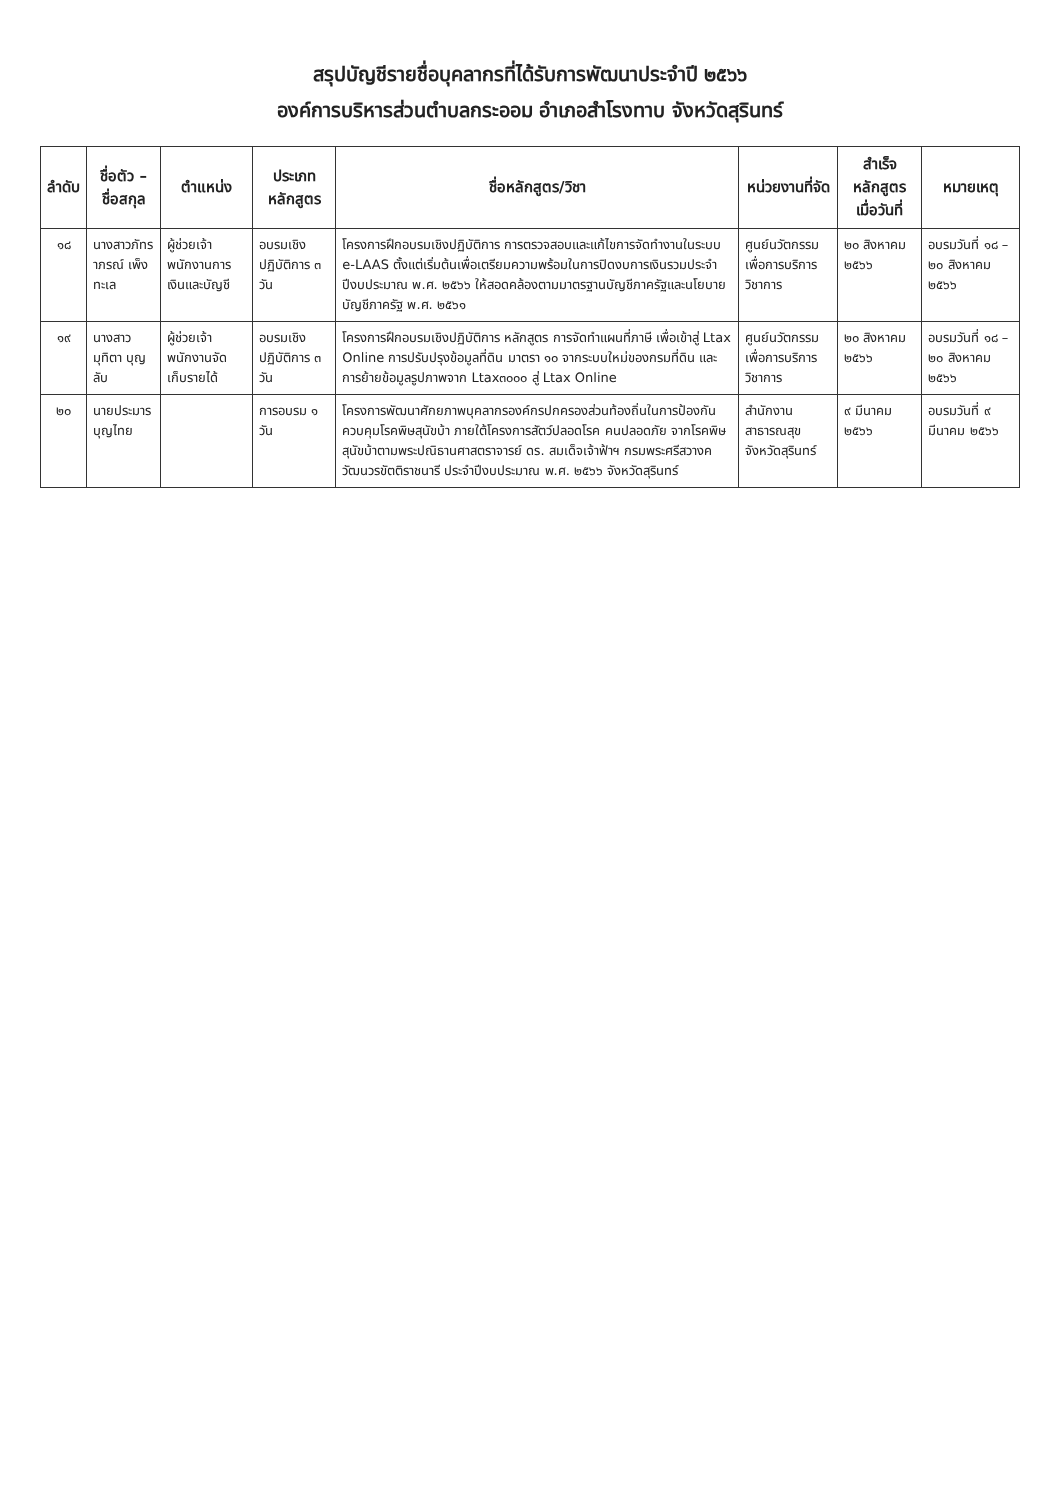สรุปบัญชีรายชื่อบุคลากรที่ได้รับการพัฒนาประจำปี ๒๕๖๖
องค์การบริหารส่วนตำบลกระออม อำเภอสำโรงทาบ จังหวัดสุรินทร์
| ลำดับ | ชื่อตัว – ชื่อสกุล | ตำแหน่ง | ประเภทหลักสูตร | ชื่อหลักสูตร/วิชา | หน่วยงานที่จัด | สำเร็จหลักสูตรเมื่อวันที่ | หมายเหตุ |
| --- | --- | --- | --- | --- | --- | --- | --- |
| ๑๘ | นางสาวภัทราภรณ์ เพ็งทะเล | ผู้ช่วยเจ้าพนักงานการเงินและบัญชี | อบรมเชิงปฏิบัติการ ๓ วัน | โครงการฝึกอบรมเชิงปฏิบัติการ การตรวจสอบและแก้ไขการจัดทำงานในระบบ e-LAAS ตั้งแต่เริ่มต้นเพื่อเตรียมความพร้อมในการปิดงบการเงินรวมประจำปีงบประมาณ พ.ศ. ๒๕๖๖ ให้สอดคล้องตามมาตรฐานบัญชีภาครัฐและนโยบายบัญชีภาครัฐ พ.ศ. ๒๕๖๑ | ศูนย์นวัตกรรมเพื่อการบริการวิชาการ | ๒๐ สิงหาคม ๒๕๖๖ | อบรมวันที่ ๑๘ – ๒๐ สิงหาคม ๒๕๖๖ |
| ๑๙ | นางสาวมุทิตา บุญลับ | ผู้ช่วยเจ้าพนักงานจัดเก็บรายได้ | อบรมเชิงปฏิบัติการ ๓ วัน | โครงการฝึกอบรมเชิงปฏิบัติการ หลักสูตร การจัดทำแผนที่ภาษี เพื่อเข้าสู่ Ltax Online การปรับปรุงข้อมูลที่ดิน มาตรา ๑๐ จากระบบใหม่ของกรมที่ดิน และการย้ายข้อมูลรูปภาพจาก Ltax๓๐๐๐ สู่ Ltax Online | ศูนย์นวัตกรรมเพื่อการบริการวิชาการ | ๒๐ สิงหาคม ๒๕๖๖ | อบรมวันที่ ๑๘ – ๒๐ สิงหาคม ๒๕๖๖ |
| ๒๐ | นายประมาร บุญไทย | | การอบรม ๑ วัน | โครงการพัฒนาศักยภาพบุคลากรองค์กรปกครองส่วนท้องถิ่นในการป้องกัน ควบคุมโรคพิษสุนัขบ้า ภายใต้โครงการสัตว์ปลอดโรค คนปลอดภัย จากโรคพิษสุนัขบ้าตามพระปณิธานศาสตราจารย์ ดร. สมเด็จเจ้าฟ้าฯ กรมพระศรีสวางควัฒนวรขัตติราชนารี ประจำปีงบประมาณ พ.ศ. ๒๕๖๖ จังหวัดสุรินทร์ | สำนักงานสาธารณสุขจังหวัดสุรินทร์ | ๙ มีนาคม ๒๕๖๖ | อบรมวันที่ ๙ มีนาคม ๒๕๖๖ |